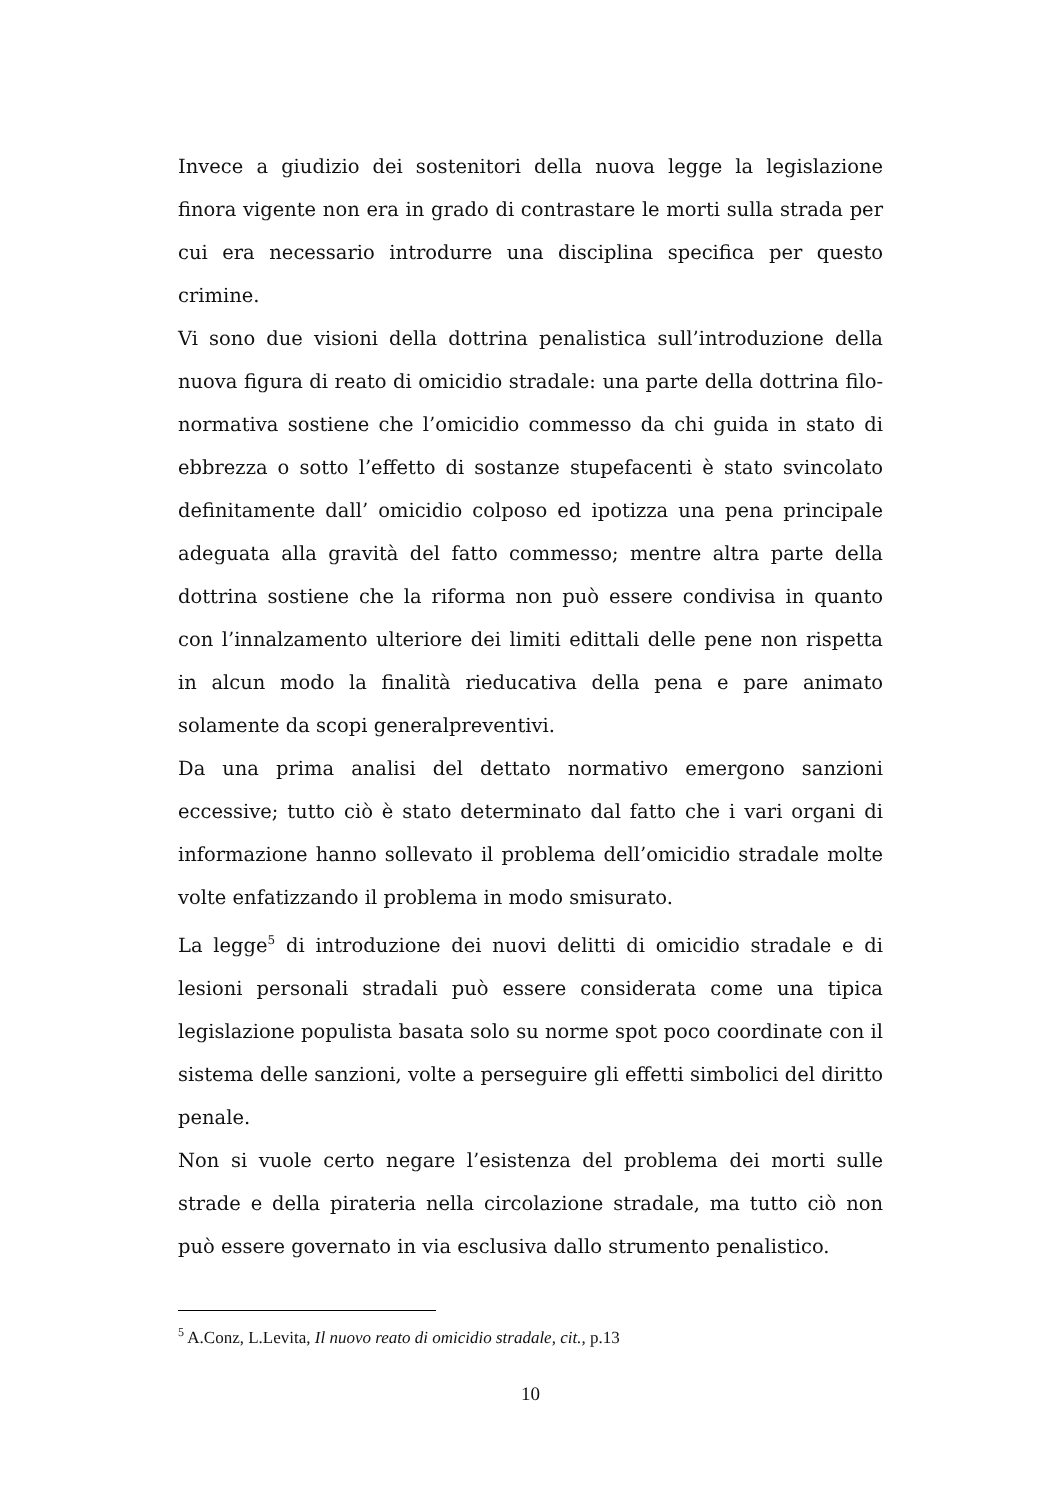Invece a giudizio dei sostenitori della nuova legge la legislazione finora vigente non era in grado di contrastare le morti sulla strada per cui era necessario introdurre una disciplina specifica per questo crimine.
Vi sono due visioni della dottrina penalistica sull’introduzione della nuova figura di reato di omicidio stradale: una parte della dottrina filo-normativa sostiene che l’omicidio commesso da chi guida in stato di ebbrezza o sotto l’effetto di sostanze stupefacenti è stato svincolato definitamente dall’ omicidio colposo ed ipotizza una pena principale adeguata alla gravità del fatto commesso; mentre altra parte della dottrina sostiene che la riforma non può essere condivisa in quanto con l’innalzamento ulteriore dei limiti edittali delle pene non rispetta in alcun modo la finalità rieducativa della pena e pare animato solamente da scopi generalpreventivi.
Da una prima analisi del dettato normativo emergono sanzioni eccessive; tutto ciò è stato determinato dal fatto che i vari organi di informazione hanno sollevato il problema dell’omicidio stradale molte volte enfatizzando il problema in modo smisurato.
La legge<sup>5</sup> di introduzione dei nuovi delitti di omicidio stradale e di lesioni personali stradali può essere considerata come una tipica legislazione populista basata solo su norme spot poco coordinate con il sistema delle sanzioni, volte a perseguire gli effetti simbolici del diritto penale.
Non si vuole certo negare l’esistenza del problema dei morti sulle strade e della pirateria nella circolazione stradale, ma tutto ciò non può essere governato in via esclusiva dallo strumento penalistico.
<sup>5</sup> A.Conz, L.Levita, Il nuovo reato di omicidio stradale, cit., p.13
10